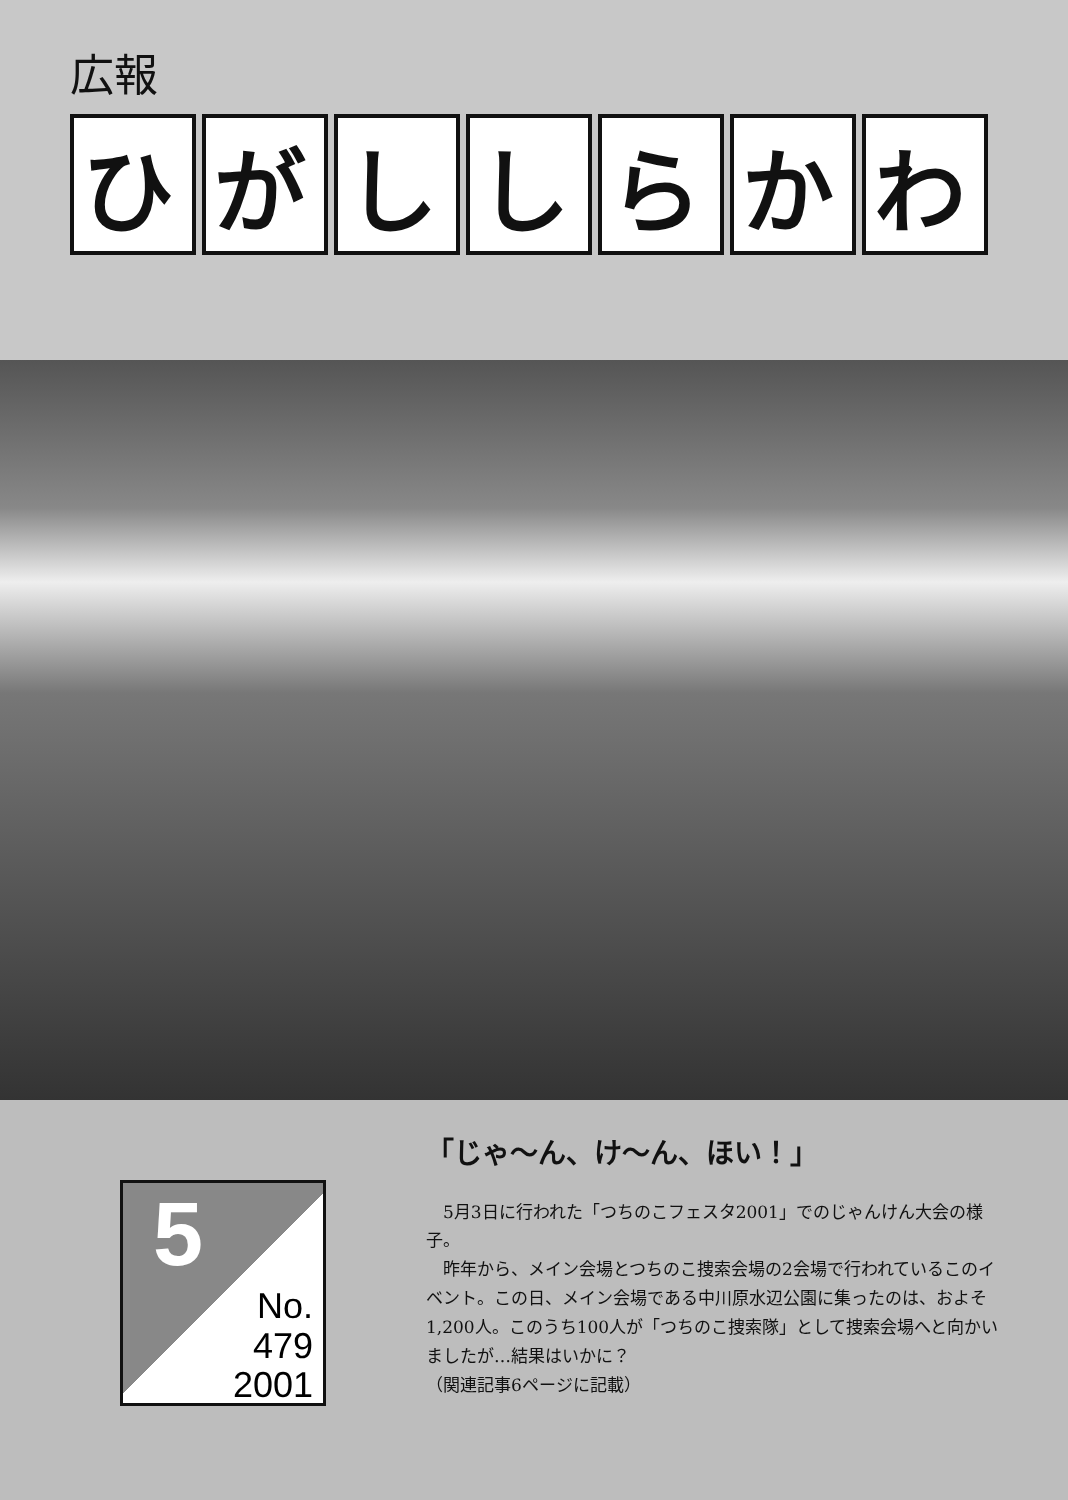広報
ひがししらかわ
5
No.
479
2001
「じゃ〜ん、け〜ん、ほい！」
5月3日に行われた「つちのこフェスタ2001」でのじゃんけん大会の様子。
昨年から、メイン会場とつちのこ捜索会場の2会場で行われているこのイベント。この日、メイン会場である中川原水辺公園に集ったのは、およそ1,200人。このうち100人が「つちのこ捜索隊」として捜索会場へと向かいましたが…結果はいかに？
（関連記事6ページに記載）